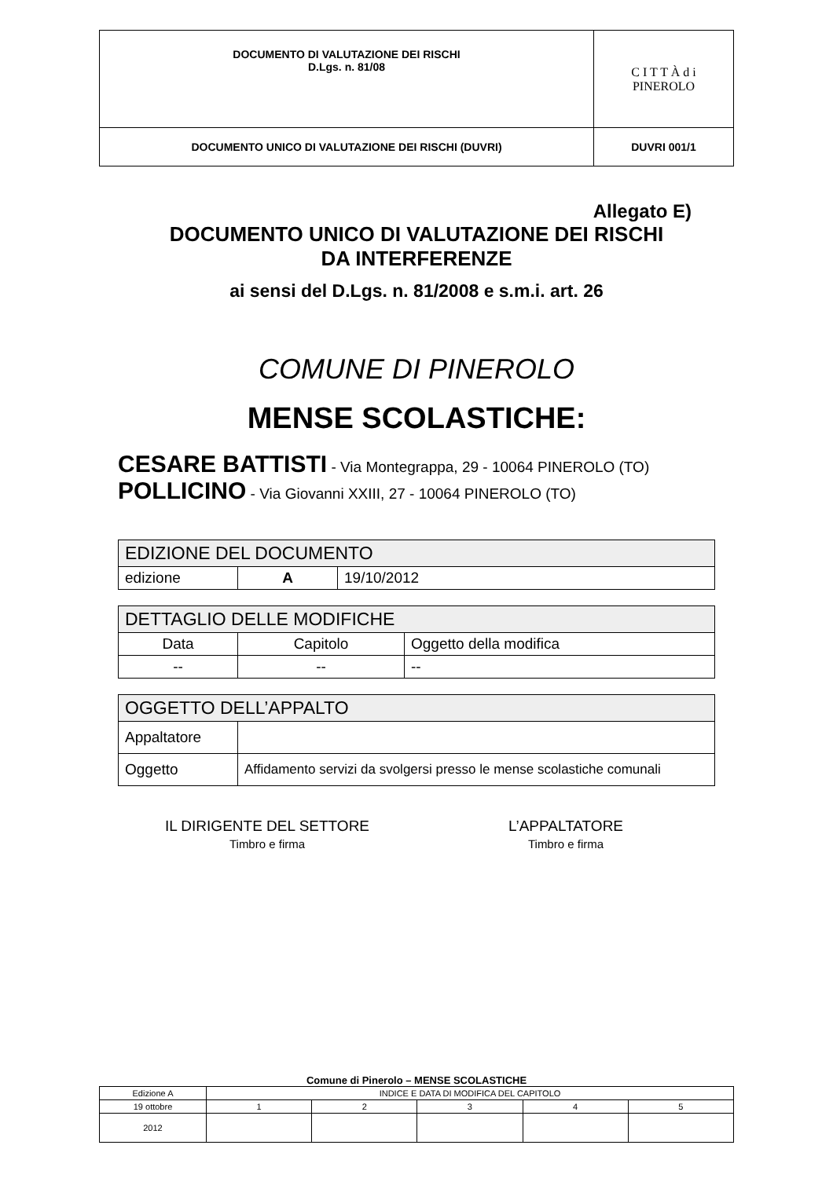| DOCUMENTO DI VALUTAZIONE DEI RISCHI D.Lgs. n. 81/08 | C I T T À d i PINEROLO |
| DOCUMENTO UNICO DI VALUTAZIONE DEI RISCHI (DUVRI) | DUVRI 001/1 |
Allegato E)
DOCUMENTO UNICO DI VALUTAZIONE DEI RISCHI
DA INTERFERENZE
ai sensi del D.Lgs. n. 81/2008 e s.m.i. art. 26
COMUNE DI PINEROLO
MENSE SCOLASTICHE:
CESARE BATTISTI - Via Montegrappa, 29 - 10064 PINEROLO (TO)
POLLICINO - Via Giovanni XXIII, 27 - 10064 PINEROLO (TO)
| EDIZIONE DEL DOCUMENTO | | |
| --- | --- | --- |
| edizione | A | 19/10/2012 |
| DETTAGLIO DELLE MODIFICHE | | |
| --- | --- | --- |
| Data | Capitolo | Oggetto della modifica |
| -- | -- | -- |
| OGGETTO DELL’APPALTO | |
| --- | --- |
| Appaltatore | |
| Oggetto | Affidamento servizi da svolgersi presso le mense scolastiche comunali |
IL DIRIGENTE DEL SETTORE
Timbro e firma
L’APPALTATORE
Timbro e firma
Comune di Pinerolo – MENSE SCOLASTICHE
| Edizione A | INDICE E DATA DI MODIFICA DEL CAPITOLO | | | | |
| 19 ottobre | 1 | 2 | 3 | 4 | 5 |
| 2012 | | | | | |